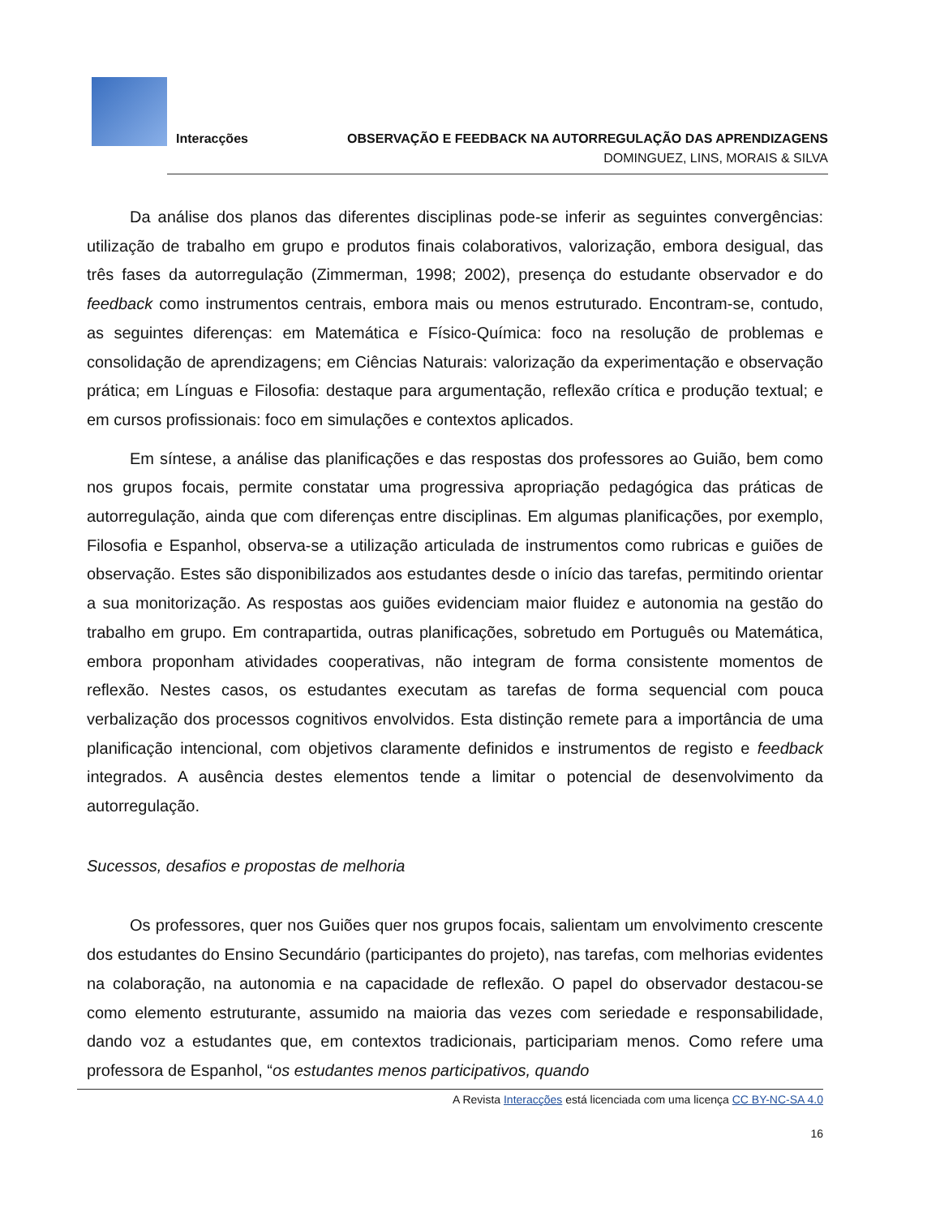Interacções OBSERVAÇÃO E FEEDBACK NA AUTORREGULAÇÃO DAS APRENDIZAGENS
DOMINGUEZ, LINS, MORAIS & SILVA
Da análise dos planos das diferentes disciplinas pode-se inferir as seguintes convergências: utilização de trabalho em grupo e produtos finais colaborativos, valorização, embora desigual, das três fases da autorregulação (Zimmerman, 1998; 2002), presença do estudante observador e do feedback como instrumentos centrais, embora mais ou menos estruturado. Encontram-se, contudo, as seguintes diferenças: em Matemática e Físico-Química: foco na resolução de problemas e consolidação de aprendizagens; em Ciências Naturais: valorização da experimentação e observação prática; em Línguas e Filosofia: destaque para argumentação, reflexão crítica e produção textual; e em cursos profissionais: foco em simulações e contextos aplicados.
Em síntese, a análise das planificações e das respostas dos professores ao Guião, bem como nos grupos focais, permite constatar uma progressiva apropriação pedagógica das práticas de autorregulação, ainda que com diferenças entre disciplinas. Em algumas planificações, por exemplo, Filosofia e Espanhol, observa-se a utilização articulada de instrumentos como rubricas e guiões de observação. Estes são disponibilizados aos estudantes desde o início das tarefas, permitindo orientar a sua monitorização. As respostas aos guiões evidenciam maior fluidez e autonomia na gestão do trabalho em grupo. Em contrapartida, outras planificações, sobretudo em Português ou Matemática, embora proponham atividades cooperativas, não integram de forma consistente momentos de reflexão. Nestes casos, os estudantes executam as tarefas de forma sequencial com pouca verbalização dos processos cognitivos envolvidos. Esta distinção remete para a importância de uma planificação intencional, com objetivos claramente definidos e instrumentos de registo e feedback integrados. A ausência destes elementos tende a limitar o potencial de desenvolvimento da autorregulação.
Sucessos, desafios e propostas de melhoria
Os professores, quer nos Guiões quer nos grupos focais, salientam um envolvimento crescente dos estudantes do Ensino Secundário (participantes do projeto), nas tarefas, com melhorias evidentes na colaboração, na autonomia e na capacidade de reflexão. O papel do observador destacou-se como elemento estruturante, assumido na maioria das vezes com seriedade e responsabilidade, dando voz a estudantes que, em contextos tradicionais, participariam menos. Como refere uma professora de Espanhol, “os estudantes menos participativos, quando
A Revista Interacções está licenciada com uma licença CC BY-NC-SA 4.0
16